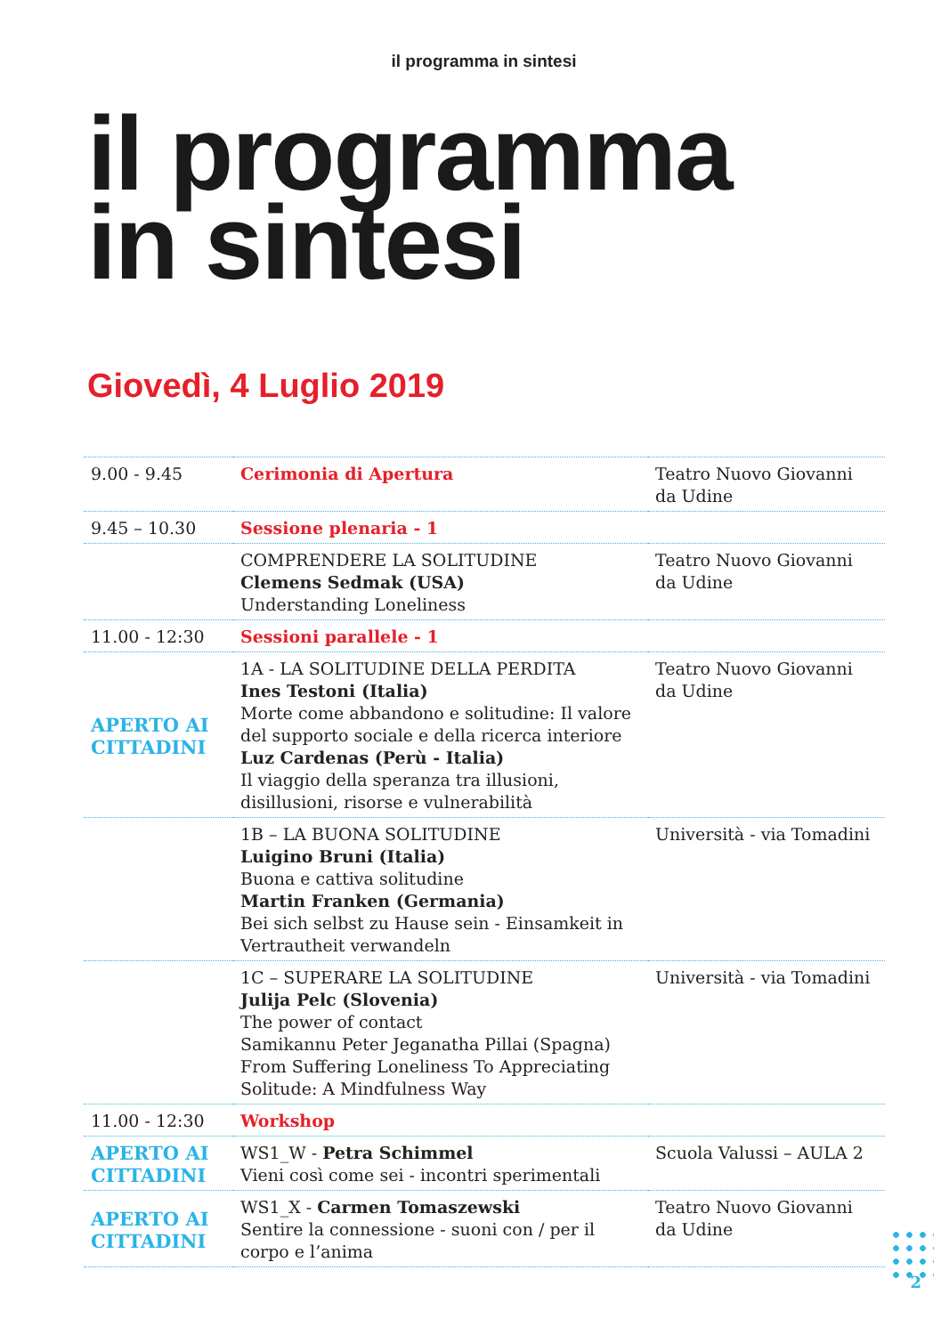il programma in sintesi
il programma
in sintesi
Giovedì, 4 Luglio 2019
| 9.00 - 9.45 | Cerimonia di Apertura | Teatro Nuovo Giovanni da Udine |
| 9.45 – 10.30 | Sessione plenaria - 1 | |
| | COMPRENDERE LA SOLITUDINE Clemens Sedmak (USA) Understanding Loneliness | Teatro Nuovo Giovanni da Udine |
| 11.00 - 12:30 | Sessioni parallele - 1 | |
| APERTO AI CITTADINI | 1A - LA SOLITUDINE DELLA PERDITA Ines Testoni (Italia) Morte come abbandono e solitudine: Il valore del supporto sociale e della ricerca interiore Luz Cardenas (Perù - Italia) Il viaggio della speranza tra illusioni, disillusioni, risorse e vulnerabilità | Teatro Nuovo Giovanni da Udine |
| | 1B – LA BUONA SOLITUDINE Luigino Bruni (Italia) Buona e cattiva solitudine Martin Franken (Germania) Bei sich selbst zu Hause sein - Einsamkeit in Vertrautheit verwandeln | Università - via Tomadini |
| | 1C – SUPERARE LA SOLITUDINE Julija Pelc (Slovenia) The power of contact Samikannu Peter Jeganatha Pillai (Spagna) From Suffering Loneliness To Appreciating Solitude: A Mindfulness Way | Università - via Tomadini |
| 11.00 - 12:30 | Workshop | |
| APERTO AI CITTADINI | WS1_W - Petra Schimmel Vieni così come sei - incontri sperimentali | Scuola Valussi – AULA 2 |
| APERTO AI CITTADINI | WS1_X - Carmen Tomaszewski Sentire la connessione - suoni con / per il corpo e l’anima | Teatro Nuovo Giovanni da Udine |
2